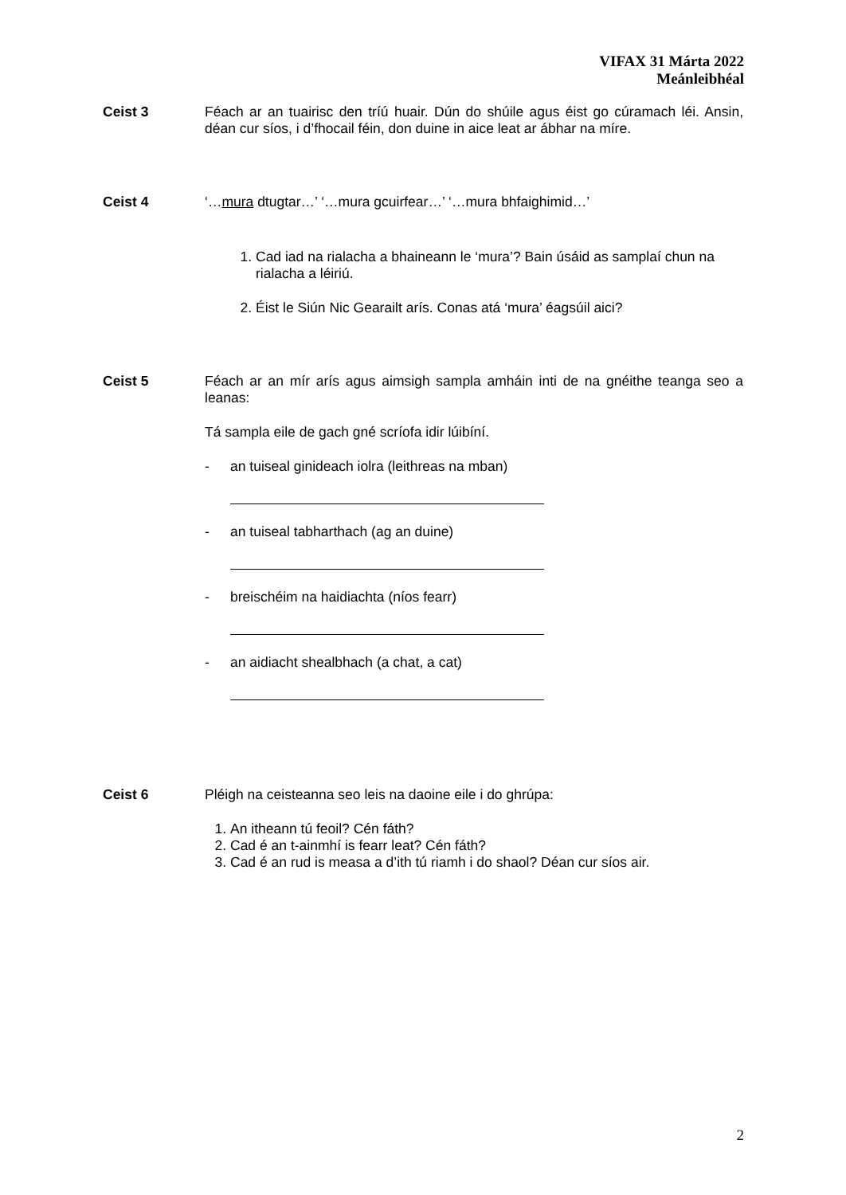VIFAX 31 Márta 2022
Meánleibhéal
Ceist 3
Féach ar an tuairisc den tríú huair. Dún do shúile agus éist go cúramach léi. Ansin, déan cur síos, i d’fhocail féin, don duine in aice leat ar ábhar na míre.
Ceist 4
‘…mura dtugtar…’ ‘…mura gcuirfear…’ ‘…mura bhfaighimid…’
1. Cad iad na rialacha a bhaineann le ‘mura’? Bain úsáid as samplaí chun na rialacha a léiriú.
2. Éist le Siún Nic Gearailt arís. Conas atá ‘mura’ éagsúil aici?
Ceist 5
Féach ar an mír arís agus aimsigh sampla amháin inti de na gnéithe teanga seo a leanas:
Tá sampla eile de gach gné scríofa idir lúibíní.
- an tuiseal ginideach iolra (leithreas na mban)
- an tuiseal tabharthach (ag an duine)
- breischéim na haidiachta (níos fearr)
- an aidiacht shealbhach (a chat, a cat)
Ceist 6
Pléigh na ceisteanna seo leis na daoine eile i do ghrúpa:
1. An itheann tú feoil? Cén fáth?
2. Cad é an t-ainmhí is fearr leat? Cén fáth?
3. Cad é an rud is measa a d’ith tú riamh i do shaol? Déan cur síos air.
2